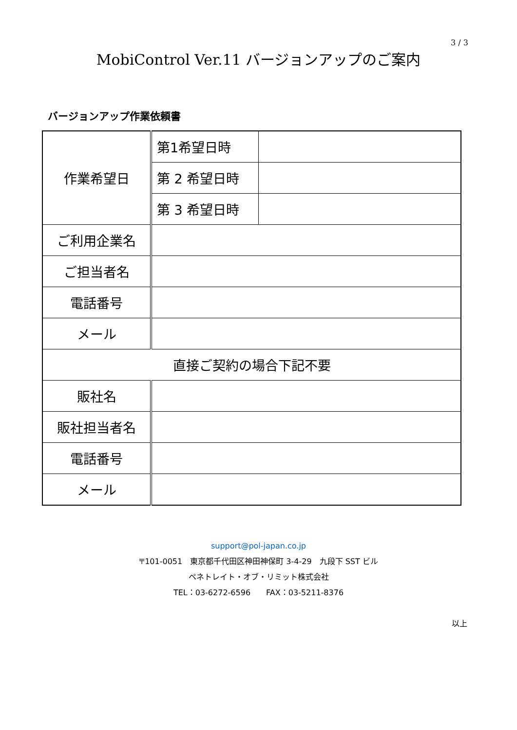3 / 3
MobiControl Ver.11 バージョンアップのご案内
バージョンアップ作業依頼書
| 作業希望日 | 第1希望日時 | |
| | 第 2 希望日時 | |
| | 第 3 希望日時 | |
| ご利用企業名 | | |
| ご担当者名 | | |
| 電話番号 | | |
| メール | | |
| 直接ご契約の場合下記不要 | | |
| 販社名 | | |
| 販社担当者名 | | |
| 電話番号 | | |
| メール | | |
support@pol-japan.co.jp
〒101-0051　東京都千代田区神田神保町 3-4-29　九段下 SST ビル
ペネトレイト・オブ・リミット株式会社
TEL：03-6272-6596　　FAX：03-5211-8376
以上